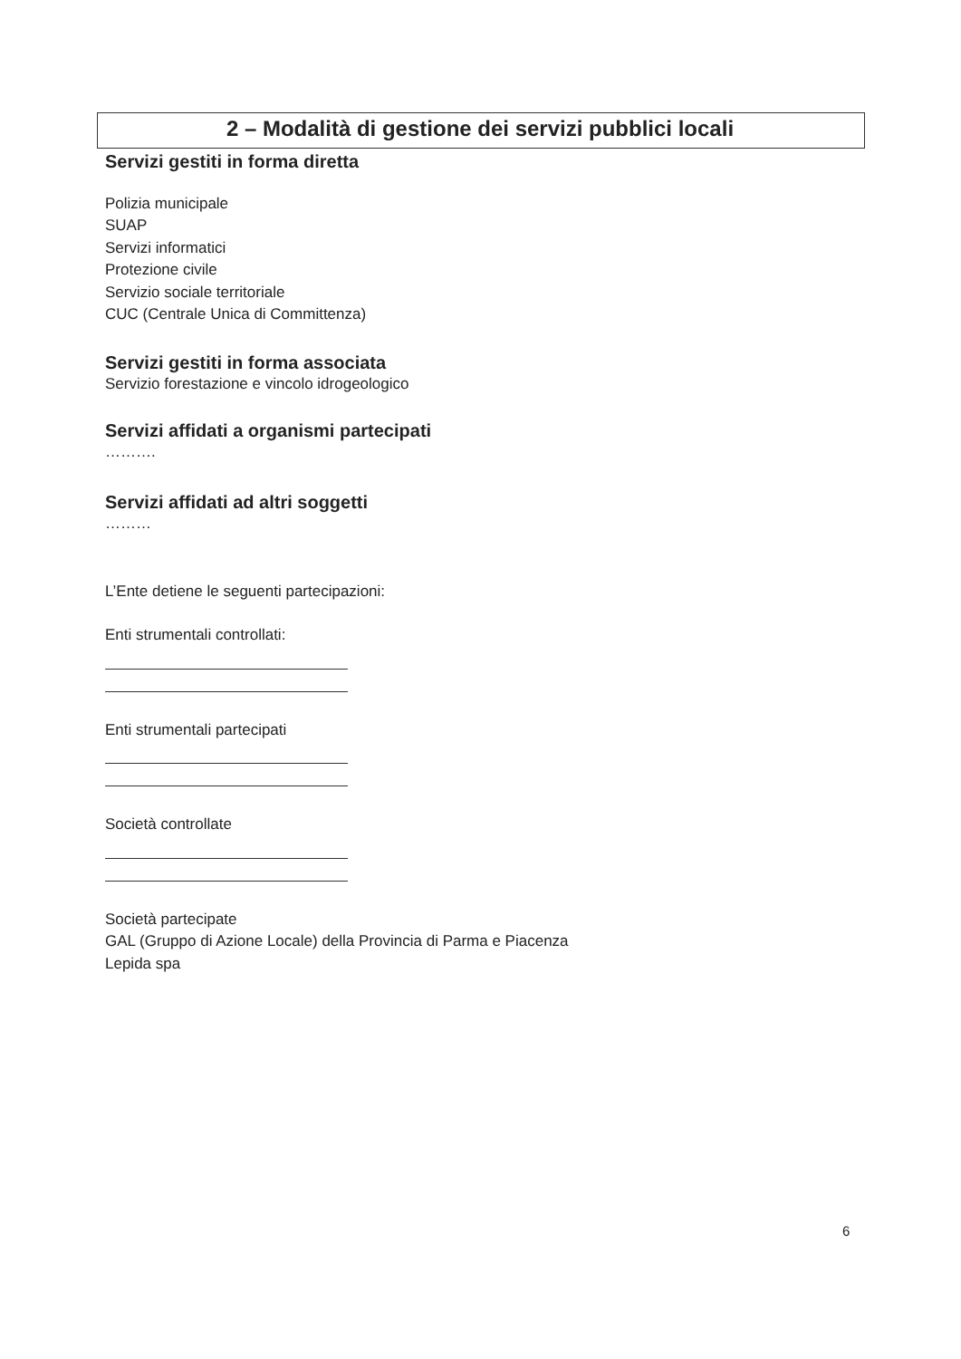2 – Modalità di gestione dei servizi pubblici locali
Servizi gestiti in forma diretta
Polizia municipale
SUAP
Servizi informatici
Protezione civile
Servizio sociale territoriale
CUC (Centrale Unica di Committenza)
Servizi gestiti in forma associata
Servizio forestazione e vincolo idrogeologico
Servizi affidati a organismi partecipati
……….
Servizi affidati ad altri soggetti
………
L’Ente detiene le seguenti partecipazioni:
Enti strumentali controllati:
Enti strumentali partecipati
Società controllate
Società partecipate
GAL (Gruppo di Azione Locale) della Provincia di Parma e Piacenza
Lepida spa
6